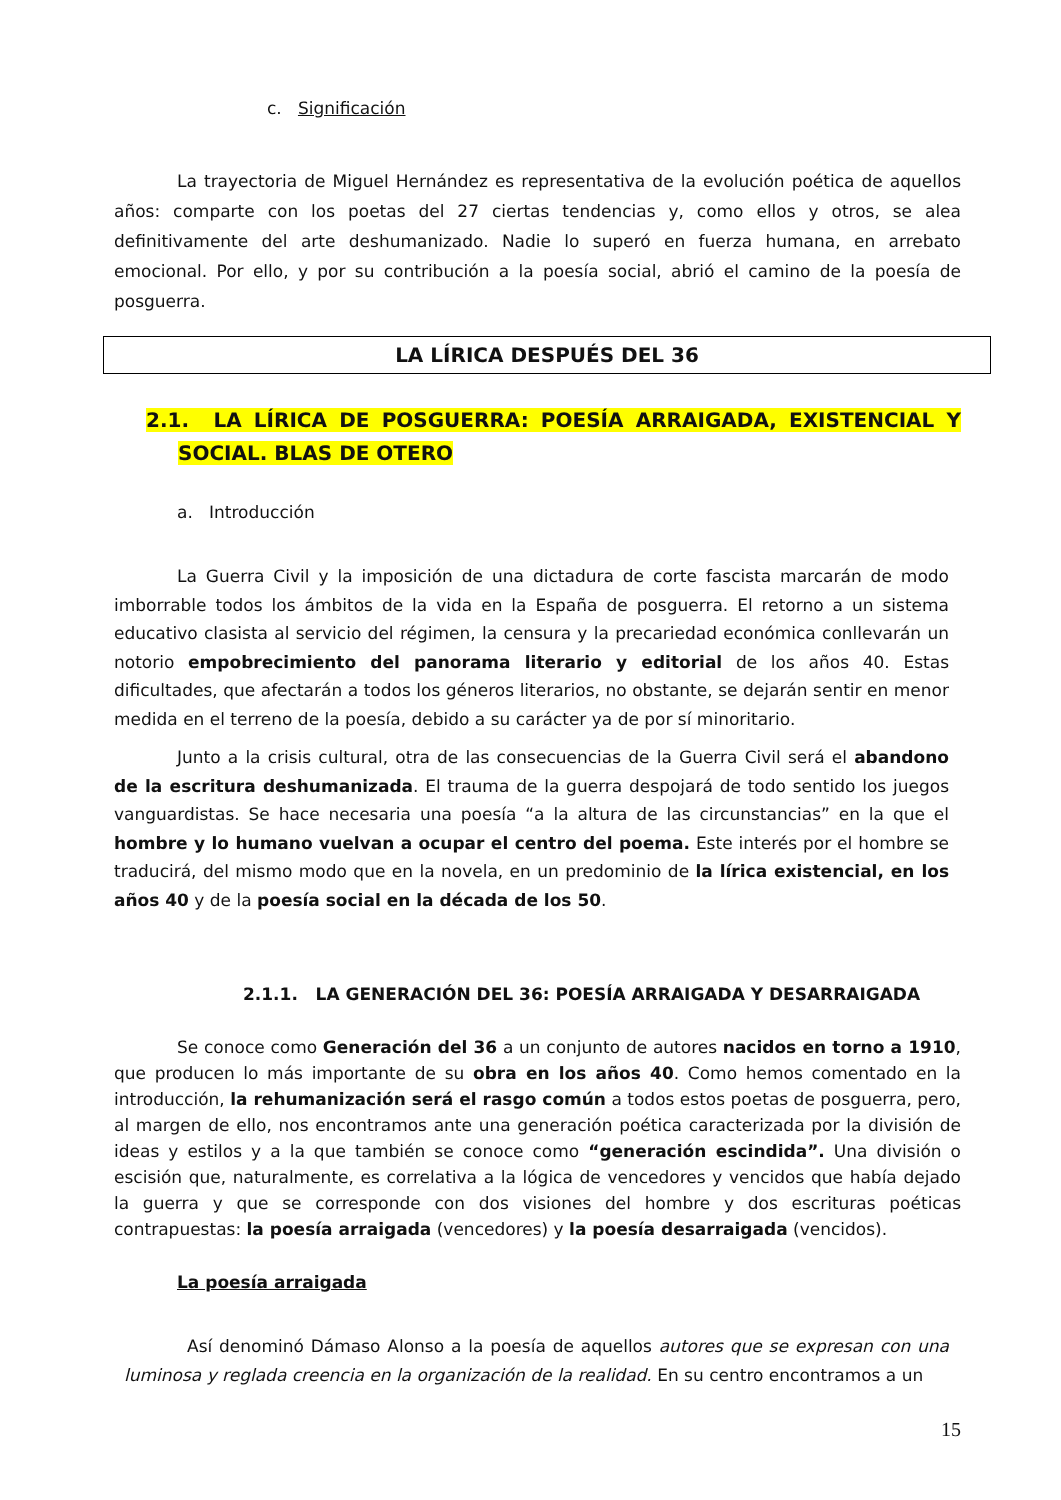c. Significación
La trayectoria de Miguel Hernández es representativa de la evolución poética de aquellos años: comparte con los poetas del 27 ciertas tendencias y, como ellos y otros, se alea definitivamente del arte deshumanizado. Nadie lo superó en fuerza humana, en arrebato emocional. Por ello, y por su contribución a la poesía social, abrió el camino de la poesía de posguerra.
LA LÍRICA DESPUÉS DEL 36
2.1. LA LÍRICA DE POSGUERRA: POESÍA ARRAIGADA, EXISTENCIAL Y SOCIAL. BLAS DE OTERO
a. Introducción
La Guerra Civil y la imposición de una dictadura de corte fascista marcarán de modo imborrable todos los ámbitos de la vida en la España de posguerra. El retorno a un sistema educativo clasista al servicio del régimen, la censura y la precariedad económica conllevarán un notorio empobrecimiento del panorama literario y editorial de los años 40. Estas dificultades, que afectarán a todos los géneros literarios, no obstante, se dejarán sentir en menor medida en el terreno de la poesía, debido a su carácter ya de por sí minoritario.
Junto a la crisis cultural, otra de las consecuencias de la Guerra Civil será el abandono de la escritura deshumanizada. El trauma de la guerra despojará de todo sentido los juegos vanguardistas. Se hace necesaria una poesía “a la altura de las circunstancias” en la que el hombre y lo humano vuelvan a ocupar el centro del poema. Este interés por el hombre se traducirá, del mismo modo que en la novela, en un predominio de la lírica existencial, en los años 40 y de la poesía social en la década de los 50.
2.1.1. LA GENERACIÓN DEL 36: POESÍA ARRAIGADA Y DESARRAIGADA
Se conoce como Generación del 36 a un conjunto de autores nacidos en torno a 1910, que producen lo más importante de su obra en los años 40. Como hemos comentado en la introducción, la rehumanización será el rasgo común a todos estos poetas de posguerra, pero, al margen de ello, nos encontramos ante una generación poética caracterizada por la división de ideas y estilos y a la que también se conoce como “generación escindida”. Una división o escisión que, naturalmente, es correlativa a la lógica de vencedores y vencidos que había dejado la guerra y que se corresponde con dos visiones del hombre y dos escrituras poéticas contrapuestas: la poesía arraigada (vencedores) y la poesía desarraigada (vencidos).
La poesía arraigada
Así denominó Dámaso Alonso a la poesía de aquellos autores que se expresan con una luminosa y reglada creencia en la organización de la realidad. En su centro encontramos a un
15